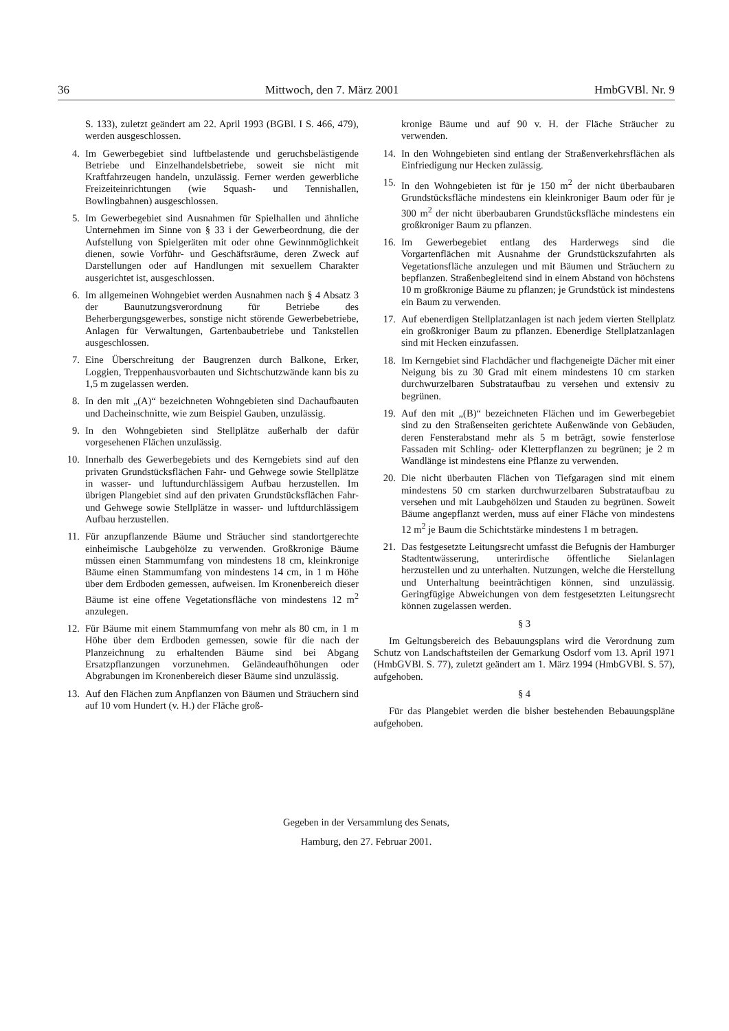36 Mittwoch, den 7. März 2001 HmbGVBl. Nr. 9
S. 133), zuletzt geändert am 22. April 1993 (BGBl. I S. 466, 479), werden ausgeschlossen.
4. Im Gewerbegebiet sind luftbelastende und geruchsbelästigende Betriebe und Einzelhandelsbetriebe, soweit sie nicht mit Kraftfahrzeugen handeln, unzulässig. Ferner werden gewerbliche Freizeiteinrichtungen (wie Squash- und Tennishallen, Bowlingbahnen) ausgeschlossen.
5. Im Gewerbegebiet sind Ausnahmen für Spielhallen und ähnliche Unternehmen im Sinne von § 33 i der Gewerbeordnung, die der Aufstellung von Spielgeräten mit oder ohne Gewinnmöglichkeit dienen, sowie Vorführ- und Geschäftsräume, deren Zweck auf Darstellungen oder auf Handlungen mit sexuellem Charakter ausgerichtet ist, ausgeschlossen.
6. Im allgemeinen Wohngebiet werden Ausnahmen nach § 4 Absatz 3 der Baunutzungsverordnung für Betriebe des Beherbergungsgewerbes, sonstige nicht störende Gewerbebetriebe, Anlagen für Verwaltungen, Gartenbaubetriebe und Tankstellen ausgeschlossen.
7. Eine Überschreitung der Baugrenzen durch Balkone, Erker, Loggien, Treppenhausvorbauten und Sichtschutzwände kann bis zu 1,5 m zugelassen werden.
8. In den mit „(A)“ bezeichneten Wohngebieten sind Dachaufbauten und Dacheinschnitte, wie zum Beispiel Gauben, unzulässig.
9. In den Wohngebieten sind Stellplätze außerhalb der dafür vorgesehenen Flächen unzulässig.
10. Innerhalb des Gewerbegebiets und des Kerngebiets sind auf den privaten Grundstücksflächen Fahr- und Gehwege sowie Stellplätze in wasser- und luftundurchlässigem Aufbau herzustellen. Im übrigen Plangebiet sind auf den privaten Grundstücksflächen Fahr- und Gehwege sowie Stellplätze in wasser- und luftdurchlässigem Aufbau herzustellen.
11. Für anzupflanzende Bäume und Sträucher sind standortgerechte einheimische Laubgehölze zu verwenden. Großkronige Bäume müssen einen Stammumfang von mindestens 18 cm, kleinkronige Bäume einen Stammumfang von mindestens 14 cm, in 1 m Höhe über dem Erdboden gemessen, aufweisen. Im Kronenbereich dieser Bäume ist eine offene Vegetationsfläche von mindestens 12 m<sup>2</sup> anzulegen.
12. Für Bäume mit einem Stammumfang von mehr als 80 cm, in 1 m Höhe über dem Erdboden gemessen, sowie für die nach der Planzeichnung zu erhaltenden Bäume sind bei Abgang Ersatzpflanzungen vorzunehmen. Geländeaufhöhungen oder Abgrabungen im Kronenbereich dieser Bäume sind unzulässig.
13. Auf den Flächen zum Anpflanzen von Bäumen und Sträuchern sind auf 10 vom Hundert (v. H.) der Fläche groß-
kronige Bäume und auf 90 v. H. der Fläche Sträucher zu verwenden.
14. In den Wohngebieten sind entlang der Straßenverkehrsflächen als Einfriedigung nur Hecken zulässig.
15. In den Wohngebieten ist für je 150 m<sup>2</sup> der nicht überbaubaren Grundstücksfläche mindestens ein kleinkroniger Baum oder für je 300 m<sup>2</sup> der nicht überbaubaren Grundstücksfläche mindestens ein großkroniger Baum zu pflanzen.
16. Im Gewerbegebiet entlang des Harderwegs sind die Vorgartenflächen mit Ausnahme der Grundstückszufahrten als Vegetationsfläche anzulegen und mit Bäumen und Sträuchern zu bepflanzen. Straßenbegleitend sind in einem Abstand von höchstens 10 m großkronige Bäume zu pflanzen; je Grundstück ist mindestens ein Baum zu verwenden.
17. Auf ebenerdigen Stellplatzanlagen ist nach jedem vierten Stellplatz ein großkroniger Baum zu pflanzen. Ebenerdige Stellplatzanlagen sind mit Hecken einzufassen.
18. Im Kerngebiet sind Flachdächer und flachgeneigte Dächer mit einer Neigung bis zu 30 Grad mit einem mindestens 10 cm starken durchwurzelbaren Substrataufbau zu versehen und extensiv zu begrünen.
19. Auf den mit „(B)“ bezeichneten Flächen und im Gewerbegebiet sind zu den Straßenseiten gerichtete Außenwände von Gebäuden, deren Fensterabstand mehr als 5 m beträgt, sowie fensterlose Fassaden mit Schling- oder Kletterpflanzen zu begrünen; je 2 m Wandlänge ist mindestens eine Pflanze zu verwenden.
20. Die nicht überbauten Flächen von Tiefgaragen sind mit einem mindestens 50 cm starken durchwurzelbaren Substrataufbau zu versehen und mit Laubgehölzen und Stauden zu begrünen. Soweit Bäume angepflanzt werden, muss auf einer Fläche von mindestens 12 m<sup>2</sup> je Baum die Schichtstärke mindestens 1 m betragen.
21. Das festgesetzte Leitungsrecht umfasst die Befugnis der Hamburger Stadtentwässerung, unterirdische öffentliche Sielanlagen herzustellen und zu unterhalten. Nutzungen, welche die Herstellung und Unterhaltung beeinträchtigen können, sind unzulässig. Geringfügige Abweichungen von dem festgesetzten Leitungsrecht können zugelassen werden.
§ 3
Im Geltungsbereich des Bebauungsplans wird die Verordnung zum Schutz von Landschaftsteilen der Gemarkung Osdorf vom 13. April 1971 (HmbGVBl. S. 77), zuletzt geändert am 1. März 1994 (HmbGVBl. S. 57), aufgehoben.
§ 4
Für das Plangebiet werden die bisher bestehenden Bebauungspläne aufgehoben.
Gegeben in der Versammlung des Senats,
Hamburg, den 27. Februar 2001.